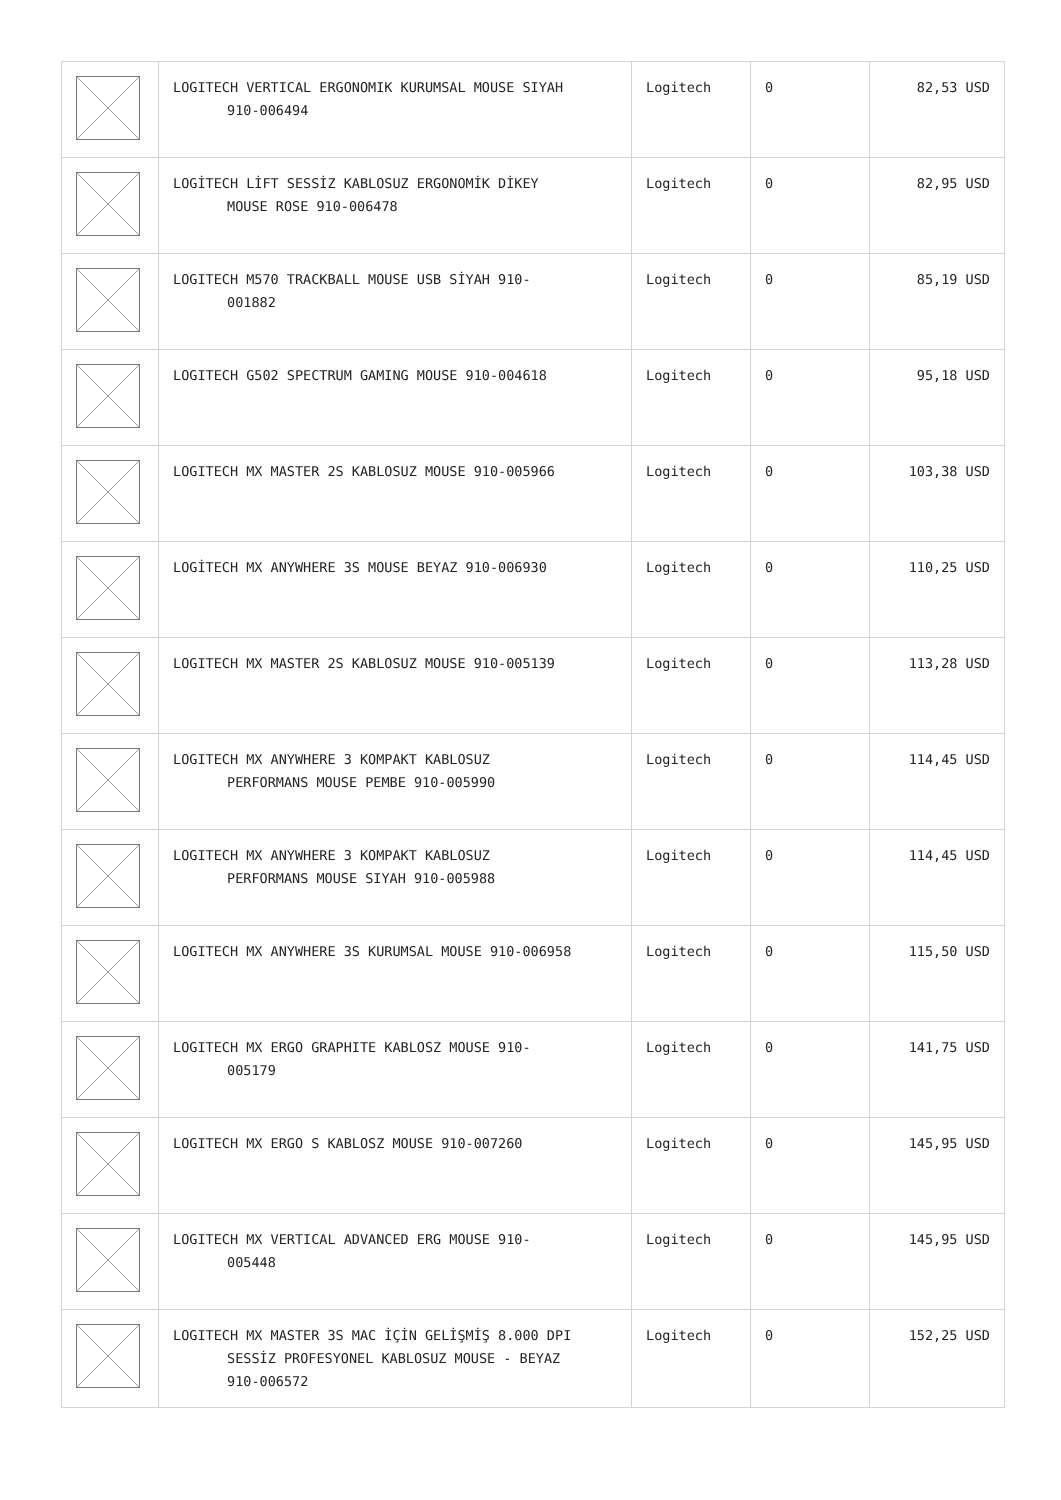| | LOGITECH VERTICAL ERGONOMIK KURUMSAL MOUSE SIYAH 910-006494 | Logitech | 0 | 82,53 USD |
| | LOGİTECH LİFT SESSİZ KABLOSUZ ERGONOMİK DİKEY MOUSE ROSE 910-006478 | Logitech | 0 | 82,95 USD |
| | LOGITECH M570 TRACKBALL MOUSE USB SİYAH 910- 001882 | Logitech | 0 | 85,19 USD |
| | LOGITECH G502 SPECTRUM GAMING MOUSE 910-004618 | Logitech | 0 | 95,18 USD |
| | LOGITECH MX MASTER 2S KABLOSUZ MOUSE 910-005966 | Logitech | 0 | 103,38 USD |
| | LOGİTECH MX ANYWHERE 3S MOUSE BEYAZ 910-006930 | Logitech | 0 | 110,25 USD |
| | LOGITECH MX MASTER 2S KABLOSUZ MOUSE 910-005139 | Logitech | 0 | 113,28 USD |
| | LOGITECH MX ANYWHERE 3 KOMPAKT KABLOSUZ PERFORMANS MOUSE PEMBE 910-005990 | Logitech | 0 | 114,45 USD |
| | LOGITECH MX ANYWHERE 3 KOMPAKT KABLOSUZ PERFORMANS MOUSE SIYAH 910-005988 | Logitech | 0 | 114,45 USD |
| | LOGITECH MX ANYWHERE 3S KURUMSAL MOUSE 910-006958 | Logitech | 0 | 115,50 USD |
| | LOGITECH MX ERGO GRAPHITE KABLOSZ MOUSE 910- 005179 | Logitech | 0 | 141,75 USD |
| | LOGITECH MX ERGO S KABLOSZ MOUSE 910-007260 | Logitech | 0 | 145,95 USD |
| | LOGITECH MX VERTICAL ADVANCED ERG MOUSE 910- 005448 | Logitech | 0 | 145,95 USD |
| | LOGITECH MX MASTER 3S MAC İÇİN GELİŞMİŞ 8.000 DPI SESSİZ PROFESYONEL KABLOSUZ MOUSE - BEYAZ 910-006572 | Logitech | 0 | 152,25 USD |